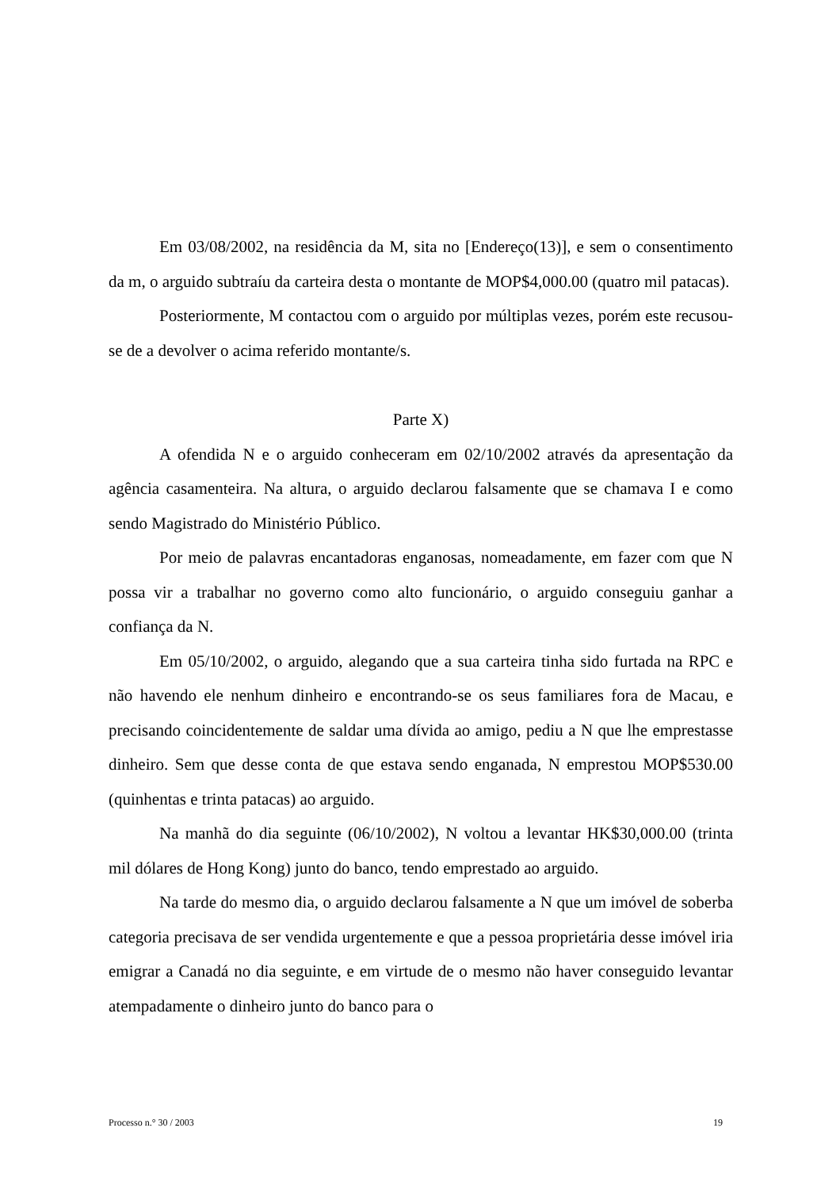Em 03/08/2002, na residência da M, sita no [Endereço(13)], e sem o consentimento da m, o arguido subtraíu da carteira desta o montante de MOP$4,000.00 (quatro mil patacas).
Posteriormente, M contactou com o arguido por múltiplas vezes, porém este recusou-se de a devolver o acima referido montante/s.
Parte X)
A ofendida N e o arguido conheceram em 02/10/2002 através da apresentação da agência casamenteira. Na altura, o arguido declarou falsamente que se chamava I e como sendo Magistrado do Ministério Público.
Por meio de palavras encantadoras enganosas, nomeadamente, em fazer com que N possa vir a trabalhar no governo como alto funcionário, o arguido conseguiu ganhar a confiança da N.
Em 05/10/2002, o arguido, alegando que a sua carteira tinha sido furtada na RPC e não havendo ele nenhum dinheiro e encontrando-se os seus familiares fora de Macau, e precisando coincidentemente de saldar uma dívida ao amigo, pediu a N que lhe emprestasse dinheiro. Sem que desse conta de que estava sendo enganada, N emprestou MOP$530.00 (quinhentas e trinta patacas) ao arguido.
Na manhã do dia seguinte (06/10/2002), N voltou a levantar HK$30,000.00 (trinta mil dólares de Hong Kong) junto do banco, tendo emprestado ao arguido.
Na tarde do mesmo dia, o arguido declarou falsamente a N que um imóvel de soberba categoria precisava de ser vendida urgentemente e que a pessoa proprietária desse imóvel iria emigrar a Canadá no dia seguinte, e em virtude de o mesmo não haver conseguido levantar atempadamente o dinheiro junto do banco para o
Processo n.° 30 / 2003 19